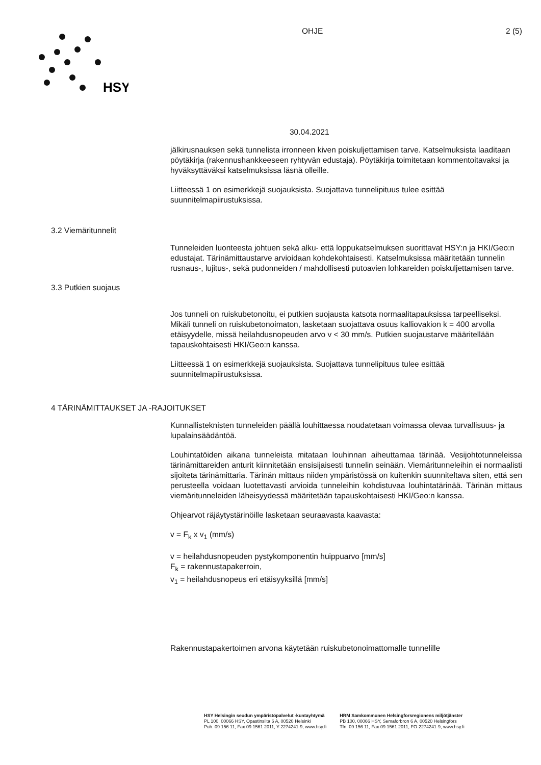HSY
OHJE 2 (5)
30.04.2021
jälkirusnauksen sekä tunnelista irronneen kiven poiskuljettamisen tarve. Katselmuksista laaditaan pöytäkirja (rakennushankkeeseen ryhtyvän edustaja). Pöytäkirja toimitetaan kommentoitavaksi ja hyväksyttäväksi katselmuksissa läsnä olleille.
Liitteessä 1 on esimerkkejä suojauksista. Suojattava tunnelipituus tulee esittää suunnitelmapiirustuksissa.
3.2 Viemäritunnelit
Tunneleiden luonteesta johtuen sekä alku- että loppukatselmuksen suorittavat HSY:n ja HKI/Geo:n edustajat. Tärinämittaustarve arvioidaan kohdekohtaisesti. Katselmuksissa määritetään tunnelin rusnaus-, lujitus-, sekä pudonneiden / mahdollisesti putoavien lohkareiden poiskuljettamisen tarve.
3.3 Putkien suojaus
Jos tunneli on ruiskubetonoitu, ei putkien suojausta katsota normaalitapauksissa tarpeelliseksi. Mikäli tunneli on ruiskubetonoimaton, lasketaan suojattava osuus kalliovakion k = 400 arvolla etäisyydelle, missä heilahdusnopeuden arvo v < 30 mm/s. Putkien suojaustarve määritellään tapauskohtaisesti HKI/Geo:n kanssa.
Liitteessä 1 on esimerkkejä suojauksista. Suojattava tunnelipituus tulee esittää suunnitelmapiirustuksissa.
4 TÄRINÄMITTAUKSET JA -RAJOITUKSET
Kunnallisteknisten tunneleiden päällä louhittaessa noudatetaan voimassa olevaa turvallisuus- ja lupalainsäädäntöä.
Louhintatöiden aikana tunneleista mitataan louhinnan aiheuttamaa tärinää. Vesijohtotunneleissa tärinämittareiden anturit kiinnitetään ensisijaisesti tunnelin seinään. Viemäritunneleihin ei normaalisti sijoiteta tärinämittaria. Tärinän mittaus niiden ympäristössä on kuitenkin suunniteltava siten, että sen perusteella voidaan luotettavasti arvioida tunneleihin kohdistuvaa louhintatärinää. Tärinän mittaus viemäritunneleiden läheisyydessä määritetään tapauskohtaisesti HKI/Geo:n kanssa.
Ohjearvot räjäytystärinöille lasketaan seuraavasta kaavasta:
v = F<sub>k</sub> x v<sub>1</sub> (mm/s)
v = heilahdusnopeuden pystykomponentin huippuarvo [mm/s]
F<sub>k</sub> = rakennustapakerroin,
v<sub>1</sub> = heilahdusnopeus eri etäisyyksillä [mm/s]
Rakennustapakertoimen arvona käytetään ruiskubetonoimattomalle tunnelille
HSY Helsingin seudun ympäristöpalvelut -kuntayhtymä
PL 100, 00066 HSY, Opastinsilta 6 A, 00520 Helsinki
Puh. 09 156 11, Fax 09 1561 2011, Y-2274241-9, www.hsy.fi
HRM Samkommunen Helsingforsregionens miljötjänster
PB 100, 00066 HSY, Semaforbron 6 A, 00520 Helsingfors
Tfn. 09 156 11, Fax 09 1561 2011, FO-2274241-9, www.hsy.fi